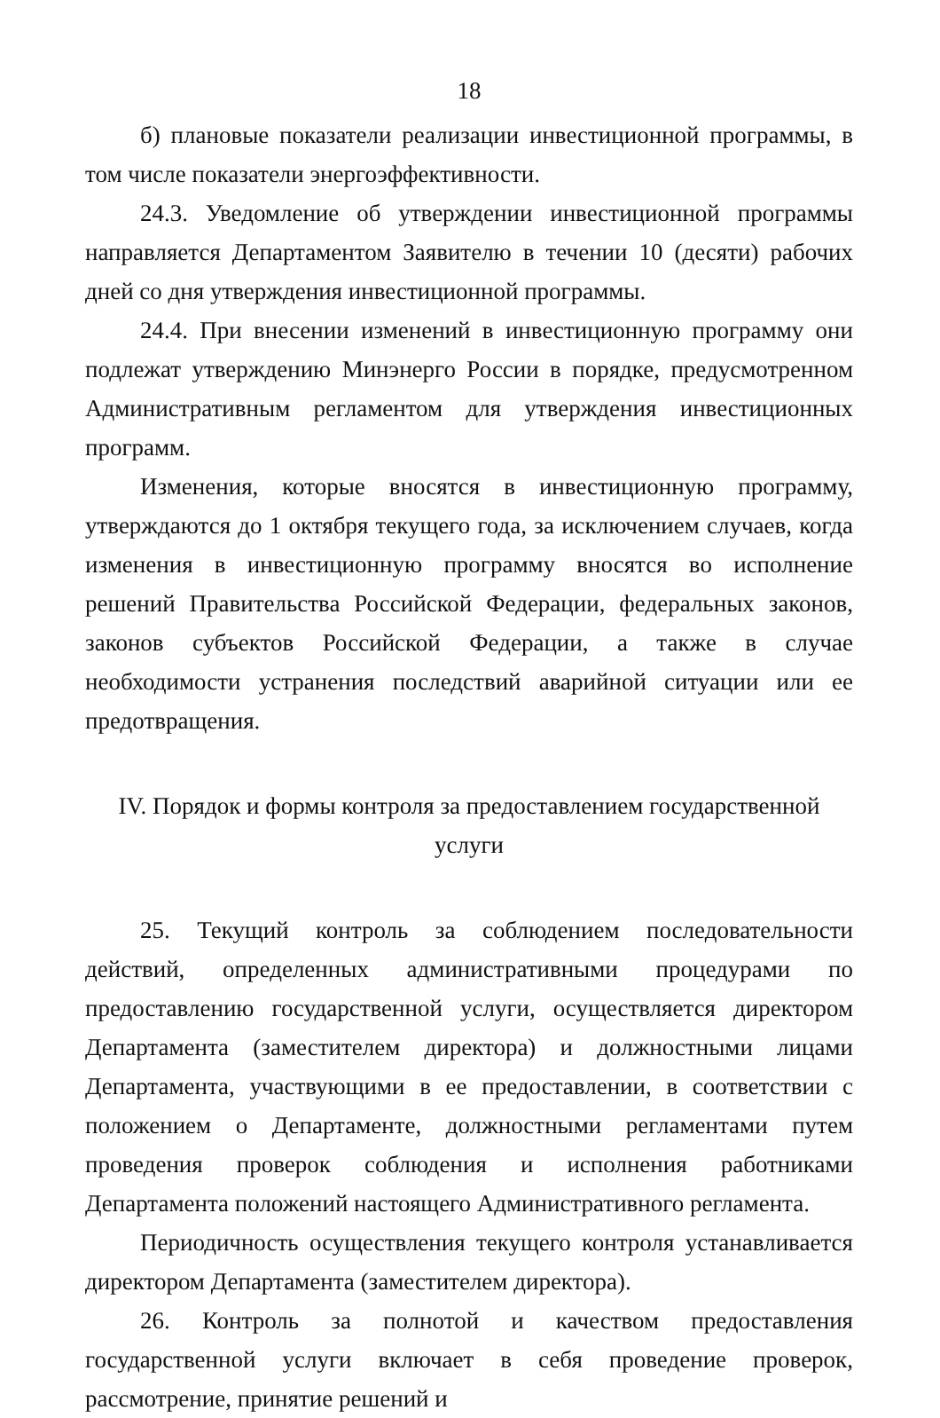18
б) плановые показатели реализации инвестиционной программы, в том числе показатели энергоэффективности.
24.3. Уведомление об утверждении инвестиционной программы направляется Департаментом Заявителю в течении 10 (десяти) рабочих дней со дня утверждения инвестиционной программы.
24.4. При внесении изменений в инвестиционную программу они подлежат утверждению Минэнерго России в порядке, предусмотренном Административным регламентом для утверждения инвестиционных программ.
Изменения, которые вносятся в инвестиционную программу, утверждаются до 1 октября текущего года, за исключением случаев, когда изменения в инвестиционную программу вносятся во исполнение решений Правительства Российской Федерации, федеральных законов, законов субъектов Российской Федерации, а также в случае необходимости устранения последствий аварийной ситуации или ее предотвращения.
IV. Порядок и формы контроля за предоставлением государственной услуги
25. Текущий контроль за соблюдением последовательности действий, определенных административными процедурами по предоставлению государственной услуги, осуществляется директором Департамента (заместителем директора) и должностными лицами Департамента, участвующими в ее предоставлении, в соответствии с положением о Департаменте, должностными регламентами путем проведения проверок соблюдения и исполнения работниками Департамента положений настоящего Административного регламента.
Периодичность осуществления текущего контроля устанавливается директором Департамента (заместителем директора).
26. Контроль за полнотой и качеством предоставления государственной услуги включает в себя проведение проверок, рассмотрение, принятие решений и